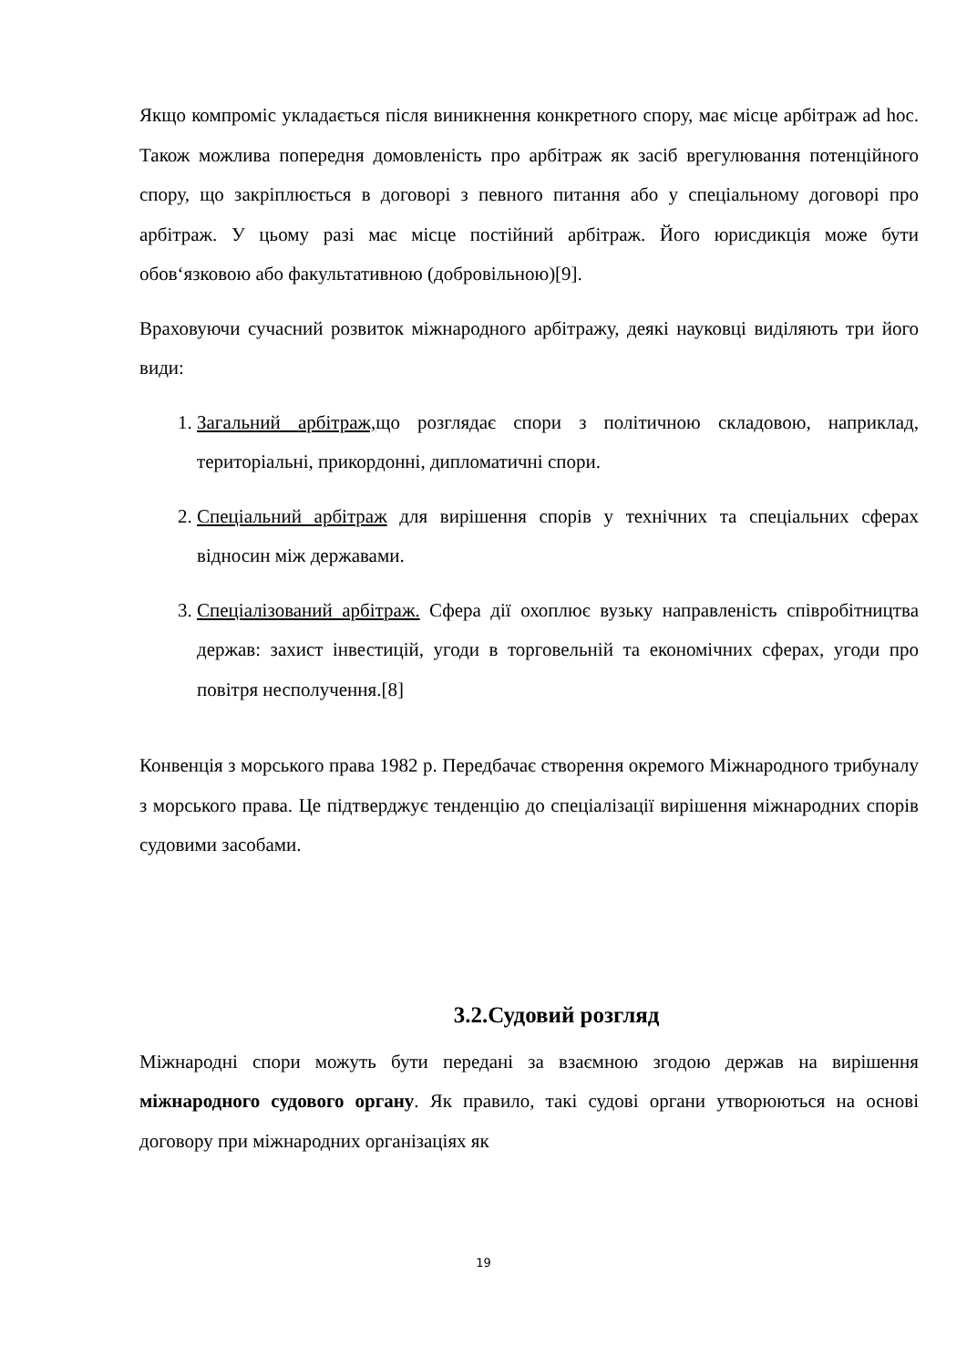Якщо компроміс укладається після виникнення конкретного спору, має місце арбітраж ad hoc. Також можлива попередня домовленість про арбітраж як засіб врегулювання потенційного спору, що закріплюється в договорі з певного питання або у спеціальному договорі про арбітраж. У цьому разі має місце постійний арбітраж. Його юрисдикція може бути обов‘язковою або факультативною (добровільною)[9].
Враховуючи сучасний розвиток міжнародного арбітражу, деякі науковці виділяють три його види:
1. Загальний арбітраж, що розглядає спори з політичною складовою, наприклад, територіальні, прикордонні, дипломатичні спори.
2. Спеціальний арбітраж для вирішення спорів у технічних та спеціальних сферах відносин між державами.
3. Спеціалізований арбітраж. Сфера дії охоплює вузьку направленість співробітництва держав: захист інвестицій, угоди в торговельній та економічних сферах, угоди про повітря несполучення.[8]
Конвенція з морського права 1982 р. Передбачає створення окремого Міжнародного трибуналу з морського права. Це підтверджує тенденцію до спеціалізації вирішення міжнародних спорів судовими засобами.
3.2.Судовий розгляд
Міжнародні спори можуть бути передані за взаємною згодою держав на вирішення міжнародного судового органу. Як правило, такі судові органи утворюються на основі договору при міжнародних організаціях як
19